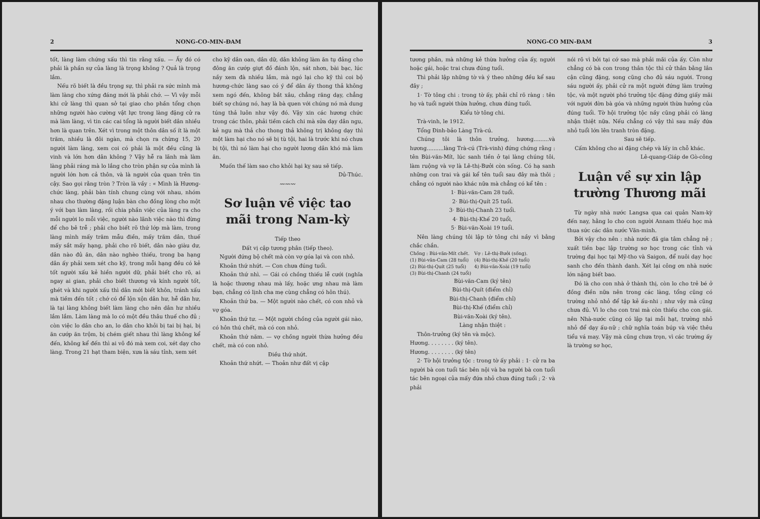2 NONG-CO-MIN-ĐAM
tốt, làng làm chứng xấu thì tin rằng xấu. — Ấy đó có phải là phần sự của làng là trọng không ? Quả là trọng lắm.
Nếu rõ biết là đều trọng sự, thì phải ra sức mình mà làm làng cho xứng đáng mới là phải chớ. — Vì vậy mỗi khi cử làng thì quan sở tại giao cho phần tổng chọn những người hào cường vật lực trong làng đặng cử ra mà làm làng, vì tin các cai tổng là người biết dân nhiều hơn là quan trên. Xét vì trong một thôn dân số ít là một trăm, nhiều là đôi ngàn, mà chọn ra chừng 15, 20 người làm làng, xem coi có phải là một đều cũng là vinh và lớn hơn dân không ? Vậy hễ ra lãnh mà làm làng phải ráng mà lo lắng cho tròn phận sự của mình là người lớn hơn cả thôn, và là người của quan trên tin cậy. Sao gọi rằng tròn ? Tròn là vầy : « Mình là Hương-chức làng, phải bàn tính chung cùng với nhau, nhóm nhau cho thường đặng luận bàn cho đồng lòng cho một ý với bạn làm làng, rồi chia phần việc của làng ra cho mỗi người lo mỗi việc, người nào lãnh việc nào thì đừng để cho bê trễ ; phải cho biết rõ thứ lớp mà làm, trong làng mình mấy trăm mẫu điền, mấy trăm dân, thuế mấy sắt mấy hạng, phải cho rõ biết, dân nào giàu dư, dân nào đủ ăn, dân nào nghèo thiếu, trong ba hạng dân ấy phải xem xét cho kỹ, trong mỗi hạng đều có kẻ tốt người xấu kẻ hiền người dữ, phải biết cho rõ, ai ngay ai gian, phải cho biết thương và kính người tốt, ghét và khi người xấu thì dân mới biết khôn, tránh xấu mà tiềm đến tốt ; chớ có để lộn xộn dân hư, hễ dân hư, là tại làng không biết làm làng cho nên dân hư nhiều lắm lắm. Làm làng mà lo có một đều thâu thuế cho đủ ; còn việc lo dân cho an, lo dân cho khỏi bị tai bị hại, bị ăn cướp ăn trộm, bị chém giết nhau thì làng không kể đến, không kể đến thì ai vô đó mà xem coi, xét dạy cho làng. Trong 21 hạt tham biện, xưa là sáu tỉnh, xem xét
cho kỹ dân oan, dân dữ, dân không làm ăn tụ đảng cho đông ăn cướp giựt đồ đánh lộn, sát nhơn, bài bạc, lúc nầy xem đà nhiều lắm, mà ngó lại cho kỹ thì coi bộ hương-chức làng sao có ý để dân ấy thong thả không xem ngó đến, không bắt xâu, chẳng răng dạy, chẳng biết sợ chúng nó, hay là bà quen với chúng nó mà dung túng thả luôn như vậy đó. Vậy xin các hương chức trong các thôn, phải tiềm cách chi mà sửa dạy dân ngu, kẻ ngu mà thả cho thong thả không trị không dạy thì một làm hại cho nó sẽ bị tù tội, hai là trước khi nó chưa bị tội, thì nó làm hại cho người lương dân khó mà làm ăn.
Muốn thế làm sao cho khỏi hại kỵ sau sẽ tiếp.
Dủ-Thúc.
〰〰〰
Sơ luận về việc tao mãi trong Nam-kỳ
Tiếp theo
Đất vị cập tương phân (tiếp theo).
Người đứng bộ chết mà còn vợ góa lại và con nhỏ.
Khoản thứ nhứt. — Con chưa đúng tuổi.
Khoản thứ nhì. — Gái có chồng thiếu lễ cưới (nghĩa là hoặc thương nhau mà lấy, hoặc ưng nhau mà làm bạn, chẳng có lịnh cha mẹ cùng chẳng có hôn thú).
Khoản thứ ba. — Một người nào chết, có con nhỏ và vợ góa.
Khoản thứ tư. — Một người chồng của người gái nào, có hôn thú chết, mà có con nhỏ.
Khoản thứ năm. — vợ chồng người thừa hưởng đều chết, mà có con nhỏ.
Điều thứ nhứt.
Khoản thứ nhứt. — Thoản như đất vị cập
NONG-CO MIN-ĐAM 3
tương phân, mà những kẻ thừa hưởng của ấy, người hoặc gái, hoặc trai chưa đúng tuổi.
Thì phải lập những tờ và ý theo những đều kể sau đây ;
1· Tờ tông chi : trong tờ ấy, phải chỉ rõ ràng : tên họ và tuổi người thừa hưởng, chưa đúng tuổi.
Kiểu tờ tông chi.
Trà-vinh, le 1912.
Tổng Đinh-bảo Làng Trà-cú.
Chúng tôi là thôn trưởng, hương.........và hương..........làng Trà-cú (Trà-vinh) đứng chứng rằng : tên Bùi-văn-Mít, lúc sanh tiền ở tại làng chúng tôi, làm ruộng và vợ là Lê-thị-Bưởi còn sống. Có hạ sanh những con trai và gái kể tên tuổi sau đây mà thôi ; chẳng có người nào khác nữa mà chẳng có kể tên :
1· Bùi-văn-Cam 28 tuổi.
2· Bùi-thị-Quít 25 tuổi.
3· Bùi-thị-Chanh 23 tuổi.
4· Bùi-thị-Khế 20 tuổi,
5· Bùi-văn-Xoài 19 tuổi.
Nên làng chúng tôi lập tờ tông chi nầy vì bằng chắc chắn.
Chồng : Bùi-văn-Mít chết.
(1) Bùi-văn-Cam (28 tuổi)
(2) Bùi-thị-Quít (25 tuổi)
(3) Bùi-thị-Chanh (24 tuổi)
Vợ : Lê-thị-Bưởi (sống).
(4) Bùi-thị-Khế (20 tuổi)
4) Bùi-văn-Xoài (19 tuổi)
Bùi-văn-Cam (ký tên)
Bùi-thị-Quít (điểm chỉ)
Bùi-thị-Chanh (điểm chỉ)
Bùi-thị-Khế (điểm chỉ)
Bùi-văn-Xoài (ký tên).
Làng nhận thiệt :
Thôn-trưởng (ký tên và mộc).
Hương. . . . . . . . (ký tên).
Hương. . . . . . . . (ký tên)
2· Tờ hội trưởng tộc : trong tờ ấy phải : 1· cử ra ba người bà con tuổi tác bên nội và ba người bà con tuổi tác bên ngoại của mấy đứa nhỏ chưa đúng tuổi ; 2· và phải
nói rõ vì bởi tại cớ sao mà phải mãi của ấy. Còn như chẳng có bà con trong thân tộc thì cử thân bằng lân cận cũng đặng, song cũng cho đủ sáu người. Trong sáu người ấy, phải cử ra một người đứng làm trưởng tộc, và một người phó trưởng tộc đặng đứng giấy mãi với người đờn bà góa và những người thừa hưởng của đúng tuổi. Tờ hội trưởng tộc nầy cũng phải có làng nhận thiệt nữa. Nếu chẳng có vậy thì sau mấy đứa nhỏ tuổi lớn lên tranh tròn đặng.
Sau sẽ tiếp.
Cấm không cho ai đặng chép và lấy in chỗ khác.
Lê-quang-Giáp de Gò-công
Luận về sự xin lập trường Thương mãi
Từ ngày nhà nước Langsa qua cai quản Nam-kỳ đến nay, hằng lo cho con người Annam thiếu học mà thua sức các dân nước Văn-minh.
Bởi vậy cho nên : nhà nước đã gia tâm chẳng nệ ; xuất tiền bạc lập trường sơ học trong các tỉnh và trường đại học tại Mỹ-tho và Saigon, để nuôi dạy học sanh cho đến thành danh. Xét lại công ơn nhà nước lớn nặng biết bao.
Đó là cho con nhà ở thành thị, còn lo cho trẻ bé ở đồng điền nữa nên trong các làng, tổng cũng có trường nhỏ nhỏ để tập kẻ ấu-nhi ; như vậy mà cũng chưa đủ. Vì lo cho con trai mà còn thiếu cho con gái. nên Nhà-nước cũng có lập tại mỗi hạt, trường nhỏ nhỏ để dạy ấu-nữ ; chữ nghĩa toán búp và việc thêu tiểu vá may. Vậy mà cũng chưa trọn, vì các trường ấy là trường sơ học,